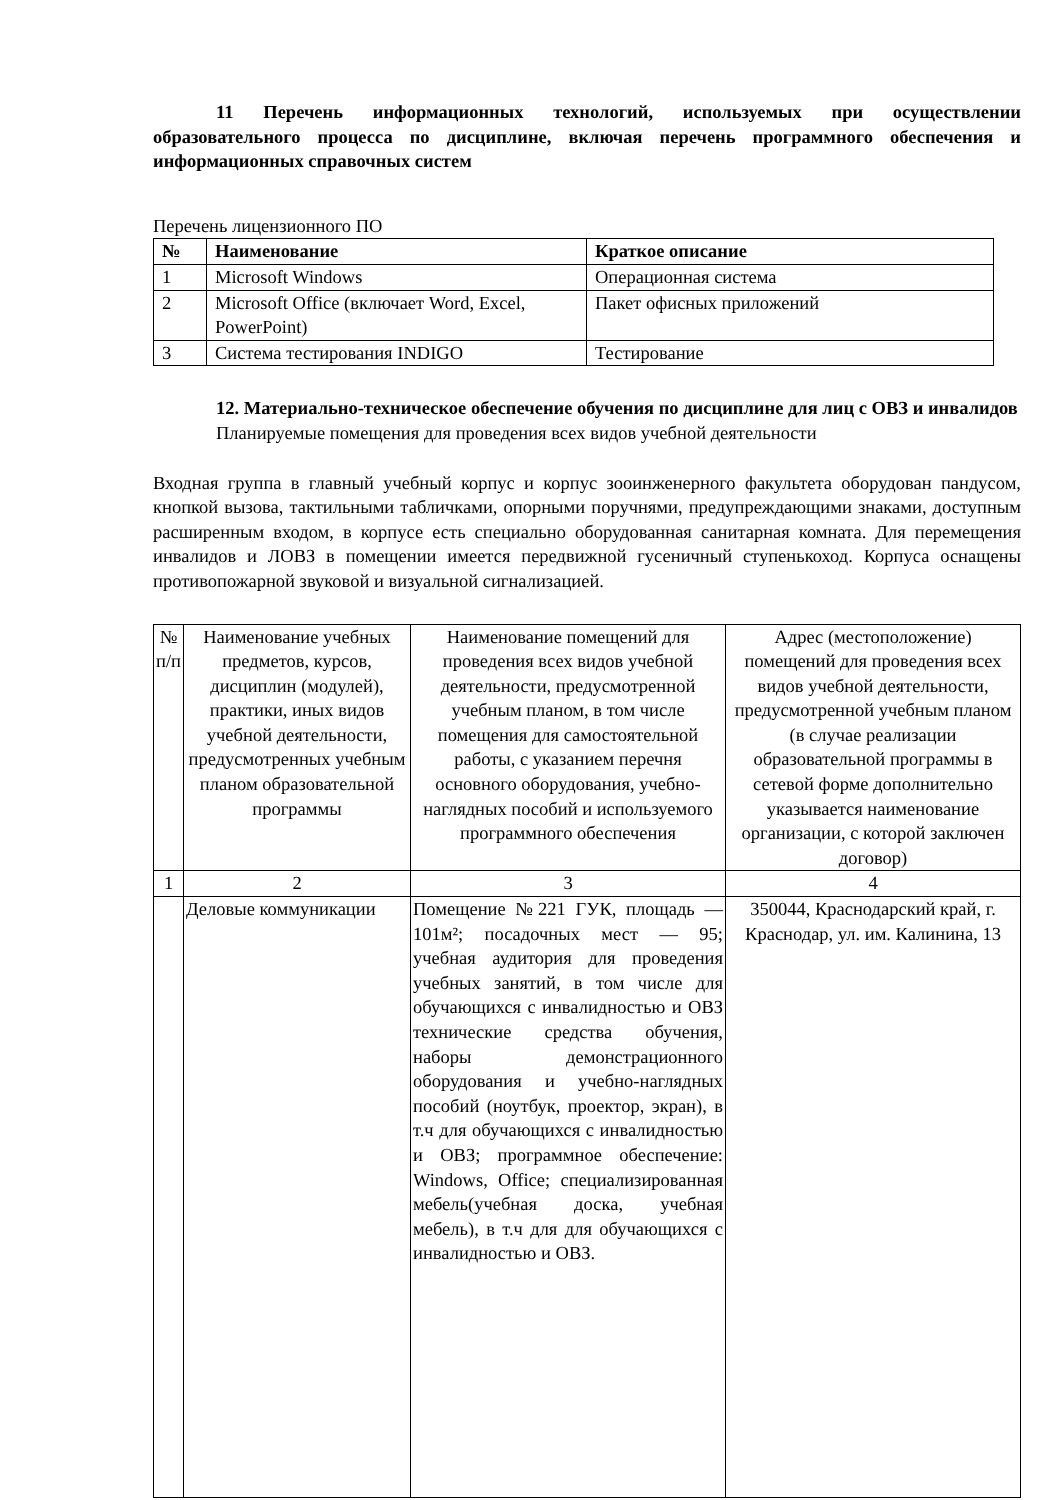11 Перечень информационных технологий, используемых при осуществлении образовательного процесса по дисциплине, включая перечень программного обеспечения и информационных справочных систем
Перечень лицензионного ПО
| № | Наименование | Краткое описание |
| --- | --- | --- |
| 1 | Microsoft Windows | Операционная система |
| 2 | Microsoft Office (включает Word, Excel, PowerPoint) | Пакет офисных приложений |
| 3 | Система тестирования INDIGO | Тестирование |
12. Материально-техническое обеспечение обучения по дисциплине для лиц с ОВЗ и инвалидов
Планируемые помещения для проведения всех видов учебной деятельности
Входная группа в главный учебный корпус и корпус зооинженерного факультета оборудован пандусом, кнопкой вызова, тактильными табличками, опорными поручнями, предупреждающими знаками, доступным расширенным входом, в корпусе есть специально оборудованная санитарная комната. Для перемещения инвалидов и ЛОВЗ в помещении имеется передвижной гусеничный ступенькоход. Корпуса оснащены противопожарной звуковой и визуальной сигнализацией.
| № п/п | Наименование учебных предметов, курсов, дисциплин (модулей), практики, иных видов учебной деятельности, предусмотренных учебным планом образовательной программы | Наименование помещений для проведения всех видов учебной деятельности, предусмотренной учебным планом, в том числе помещения для самостоятельной работы, с указанием перечня основного оборудования, учебно-наглядных пособий и используемого программного обеспечения | Адрес (местоположение) помещений для проведения всех видов учебной деятельности, предусмотренной учебным планом (в случае реализации образовательной программы в сетевой форме дополнительно указывается наименование организации, с которой заключен договор) |
| 1 | 2 | 3 | 4 |
| | Деловые коммуникации | Помещение №221 ГУК, площадь — 101м²; посадочных мест — 95; учебная аудитория для проведения учебных занятий, в том числе для обучающихся с инвалидностью и ОВЗ технические средства обучения, наборы демонстрационного оборудования и учебно-наглядных пособий (ноутбук, проектор, экран), в т.ч для обучающихся с инвалидностью и ОВЗ; программное обеспечение: Windows, Office; специализированная мебель(учебная доска, учебная мебель), в т.ч для для обучающихся с инвалидностью и ОВЗ. | 350044, Краснодарский край, г. Краснодар, ул. им. Калинина, 13 |